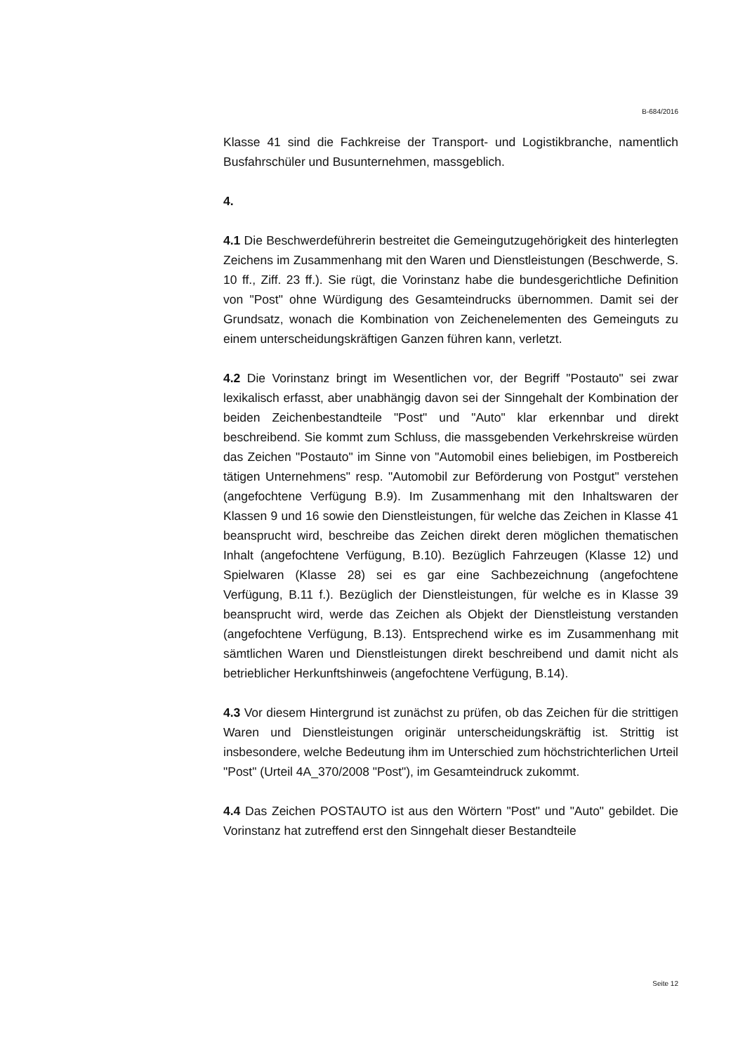B-684/2016
Klasse 41 sind die Fachkreise der Transport- und Logistikbranche, namentlich Busfahrschüler und Busunternehmen, massgeblich.
4.
4.1 Die Beschwerdeführerin bestreitet die Gemeingutzugehörigkeit des hinterlegten Zeichens im Zusammenhang mit den Waren und Dienstleistungen (Beschwerde, S. 10 ff., Ziff. 23 ff.). Sie rügt, die Vorinstanz habe die bundesgerichtliche Definition von "Post" ohne Würdigung des Gesamteindrucks übernommen. Damit sei der Grundsatz, wonach die Kombination von Zeichenelementen des Gemeinguts zu einem unterscheidungskräftigen Ganzen führen kann, verletzt.
4.2 Die Vorinstanz bringt im Wesentlichen vor, der Begriff "Postauto" sei zwar lexikalisch erfasst, aber unabhängig davon sei der Sinngehalt der Kombination der beiden Zeichenbestandteile "Post" und "Auto" klar erkennbar und direkt beschreibend. Sie kommt zum Schluss, die massgebenden Verkehrskreise würden das Zeichen "Postauto" im Sinne von "Automobil eines beliebigen, im Postbereich tätigen Unternehmens" resp. "Automobil zur Beförderung von Postgut" verstehen (angefochtene Verfügung B.9). Im Zusammenhang mit den Inhaltswaren der Klassen 9 und 16 sowie den Dienstleistungen, für welche das Zeichen in Klasse 41 beansprucht wird, beschreibe das Zeichen direkt deren möglichen thematischen Inhalt (angefochtene Verfügung, B.10). Bezüglich Fahrzeugen (Klasse 12) und Spielwaren (Klasse 28) sei es gar eine Sachbezeichnung (angefochtene Verfügung, B.11 f.). Bezüglich der Dienstleistungen, für welche es in Klasse 39 beansprucht wird, werde das Zeichen als Objekt der Dienstleistung verstanden (angefochtene Verfügung, B.13). Entsprechend wirke es im Zusammenhang mit sämtlichen Waren und Dienstleistungen direkt beschreibend und damit nicht als betrieblicher Herkunftshinweis (angefochtene Verfügung, B.14).
4.3 Vor diesem Hintergrund ist zunächst zu prüfen, ob das Zeichen für die strittigen Waren und Dienstleistungen originär unterscheidungskräftig ist. Strittig ist insbesondere, welche Bedeutung ihm im Unterschied zum höchstrichterlichen Urteil "Post" (Urteil 4A_370/2008 "Post"), im Gesamteindruck zukommt.
4.4 Das Zeichen POSTAUTO ist aus den Wörtern "Post" und "Auto" gebildet. Die Vorinstanz hat zutreffend erst den Sinngehalt dieser Bestandteile
Seite 12